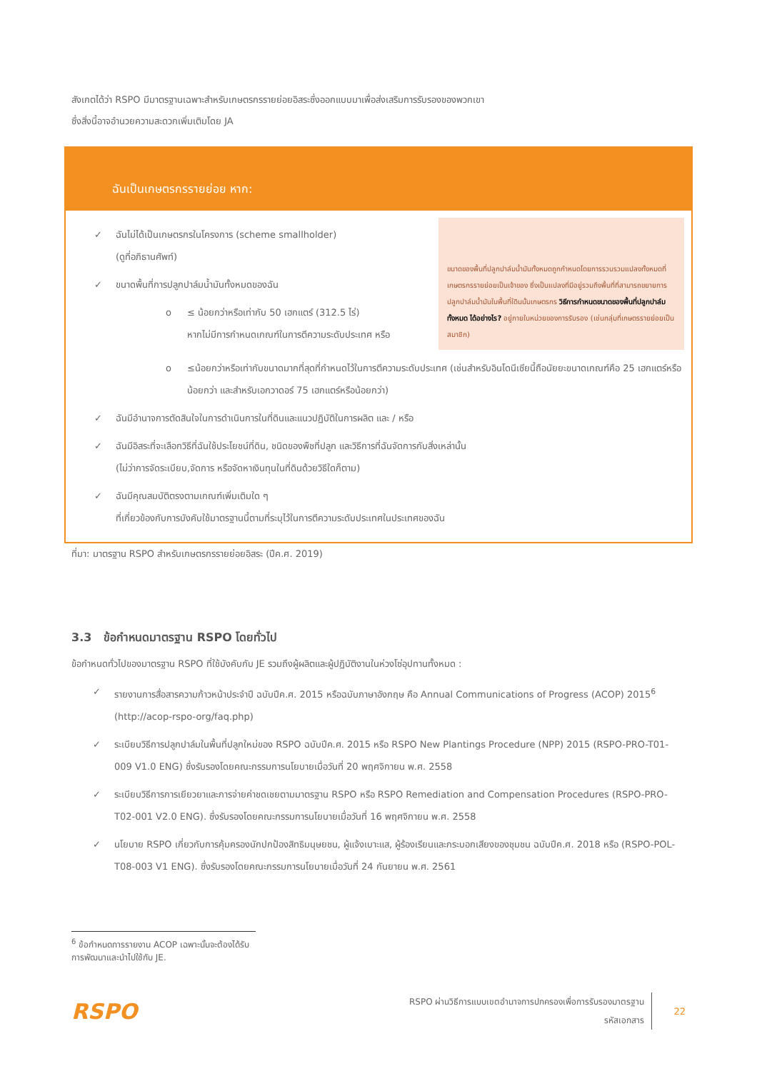สังเกตได้ว่า RSPO มีมาตรฐานเฉพาะสำหรับเกษตรกรรายย่อยอิสระซึ่งออกแบบมาเพื่อส่งเสริมการรับรองของพวกเขา
ซึ่งสิ่งนี้อาจอำนวยความสะดวกเพิ่มเติมโดย JA
ฉันเป็นเกษตรกรรายย่อย หาก:
✓ ฉันไม่ได้เป็นเกษตรกรในโครงการ (scheme smallholder)
(ดูที่อภิธานศัพท์)
✓ ขนาดพื้นที่การปลูกปาล์มน้ำมันทั้งหมดของฉัน
o ≤ น้อยกว่าหรือเท่ากับ 50 เฮกแตร์ (312.5 ไร่)
หากไม่มีการกำหนดเกณฑ์ในการตีความระดับประเทศ หรือ
ขนาดของพื้นที่ปลูกปาล์มน้ำมันทั้งหมดถูกกำหนดโดยการรวบรวมแปลงทั้งหมดที่เกษตรกรรายย่อยเป็นเจ้าของ ซึ่งเป็นแปลงที่มีอยู่รวมถึงพื้นที่ที่สามารถขยายการปลูกปาล์มน้ำมันในพื้นที่ใดินนั้นเกษตรกร วิธีการกำหนดขนาดของพื้นที่ปลูกปาล์มทั้งหมด ได้อย่างไร? อยู่ภายในหน่วยของการรับรอง (เช่นกลุ่มที่เกษตรรายย่อยเป็นสมาชิก)
o ≤น้อยกว่าหรือเท่ากับขนาดมากที่สุดที่กำหนดไว้ในการตีความระดับประเทศ (เช่นสำหรับอินโดนีเซียนี้ถือนัยยะขนาดเกณฑ์คือ 25 เฮกแตร์หรือน้อยกว่า และสำหรับเอกวาดอร์ 75 เฮกแตร์หรือน้อยกว่า)
✓ ฉันมีอำนาจการตัดสินใจในการดำเนินการในที่ดินและแนวปฏิบัติในการผลิต และ / หรือ
✓ ฉันมีอิสระที่จะเลือกวิธีที่ฉันใช้ประโยชน์ที่ดิน, ชนิดของพืชที่ปลูก และวิธีการที่ฉันจัดการกับสิ่งเหล่านั้น
(ไม่ว่าการจัดระเบียบ,จัดการ หรือจัดหาเงินทุนในที่ดินด้วยวิธีใดก็ตาม)
✓ ฉันมีคุณสมบัติตรงตามเกณฑ์เพิ่มเติมใด ๆ
ที่เกี่ยวข้องกับการบังคับใช้มาตรฐานนี้ตามที่ระบุไว้ในการตีความระดับประเทศในประเทศของฉัน
ที่มา: มาตรฐาน RSPO สำหรับเกษตรกรรายย่อยอิสระ (ปีค.ศ. 2019)
3.3 ข้อกำหนดมาตรฐาน RSPO โดยทั่วไป
ข้อกำหนดทั่วไปของมาตรฐาน RSPO ที่ใช้บังคับกับ JE รวมถึงผู้ผลิตและผู้ปฏิบัติงานในห่วงโซ่อุปทานทั้งหมด :
✓ รายงานการสื่อสารความก้าวหน้าประจำปี ฉบับปีค.ศ. 2015 หรือฉบับภาษาอังกฤษ คือ Annual Communications of Progress (ACOP) 2015<sup>6</sup> (http://acop-rspo-org/faq.php)
✓ ระเบียบวิธีการปลูกปาล์มในพื้นที่ปลูกใหม่ของ RSPO ฉบับปีค.ศ. 2015 หรือ RSPO New Plantings Procedure (NPP) 2015 (RSPO-PRO-T01-009 V1.0 ENG) ซึ่งรับรองโดยคณะกรรมการนโยบายเมื่อวันที่ 20 พฤศจิกายน พ.ศ. 2558
✓ ระเบียบวิธีการการเยียวยาและการจ่ายค่าชดเชยตามมาตรฐาน RSPO หรือ RSPO Remediation and Compensation Procedures (RSPO-PRO-T02-001 V2.0 ENG). ซึ่งรับรองโดยคณะกรรมการนโยบายเมื่อวันที่ 16 พฤศจิกายน พ.ศ. 2558
✓ นโยบาย RSPO เกี่ยวกับการคุ้มครองนักปกป้องสิทธิมนุษยชน, ผู้แจ้งเบาะแส, ผู้ร้องเรียนและกระบอกเสียงของชุมชน ฉบับปีค.ศ. 2018 หรือ (RSPO-POL-T08-003 V1 ENG). ซึ่งรับรองโดยคณะกรรมการนโยบายเมื่อวันที่ 24 กันยายน พ.ศ. 2561
<sup>6</sup> ข้อกำหนดการรายงาน ACOP เฉพาะนั้นจะต้องได้รับการพัฒนาและนำไปใช้กับ JE.
RSPO RSPO ผ่านวิธีการแบบเขตอำนาจการปกครองเพื่อการรับรองมาตรฐาน
รหัสเอกสาร 22